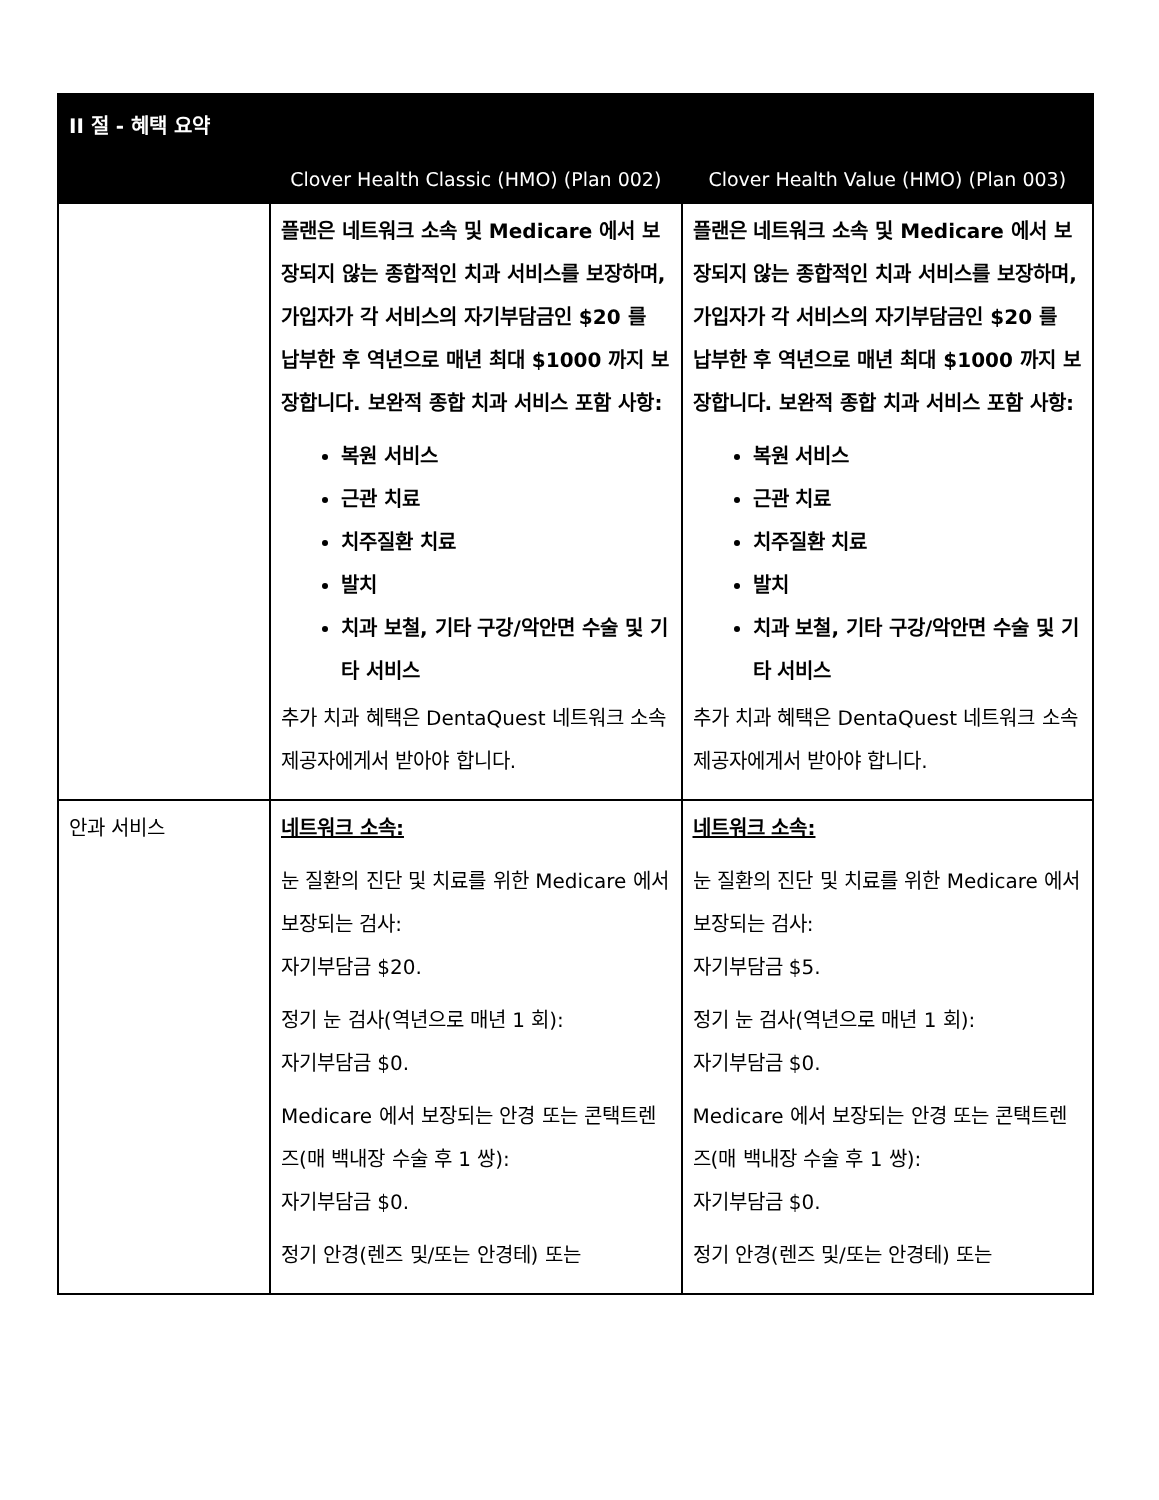| II 절 - 혜택 요약 | | |
| --- | --- | --- |
| | Clover Health Classic (HMO) (Plan 002) | Clover Health Value (HMO) (Plan 003) |
| | 플랜은 네트워크 소속 및 Medicare 에서 보장되지 않는 종합적인 치과 서비스를 보장하며, 가입자가 각 서비스의 자기부담금인 $20 를 납부한 후 역년으로 매년 최대 $1000 까지 보장합니다. 보완적 종합 치과 서비스 포함 사항: 복원 서비스 근관 치료 치주질환 치료 발치 치과 보철, 기타 구강/악안면 수술 및 기타 서비스 추가 치과 혜택은 DentaQuest 네트워크 소속 제공자에게서 받아야 합니다. | 플랜은 네트워크 소속 및 Medicare 에서 보장되지 않는 종합적인 치과 서비스를 보장하며, 가입자가 각 서비스의 자기부담금인 $20 를 납부한 후 역년으로 매년 최대 $1000 까지 보장합니다. 보완적 종합 치과 서비스 포함 사항: 복원 서비스 근관 치료 치주질환 치료 발치 치과 보철, 기타 구강/악안면 수술 및 기타 서비스 추가 치과 혜택은 DentaQuest 네트워크 소속 제공자에게서 받아야 합니다. |
| 안과 서비스 | 네트워크 소속: 눈 질환의 진단 및 치료를 위한 Medicare 에서 보장되는 검사: 자기부담금 $20. 정기 눈 검사(역년으로 매년 1 회): 자기부담금 $0. Medicare 에서 보장되는 안경 또는 콘택트렌즈(매 백내장 수술 후 1 쌍): 자기부담금 $0. 정기 안경(렌즈 및/또는 안경테) 또는 | 네트워크 소속: 눈 질환의 진단 및 치료를 위한 Medicare 에서 보장되는 검사: 자기부담금 $5. 정기 눈 검사(역년으로 매년 1 회): 자기부담금 $0. Medicare 에서 보장되는 안경 또는 콘택트렌즈(매 백내장 수술 후 1 쌍): 자기부담금 $0. 정기 안경(렌즈 및/또는 안경테) 또는 |